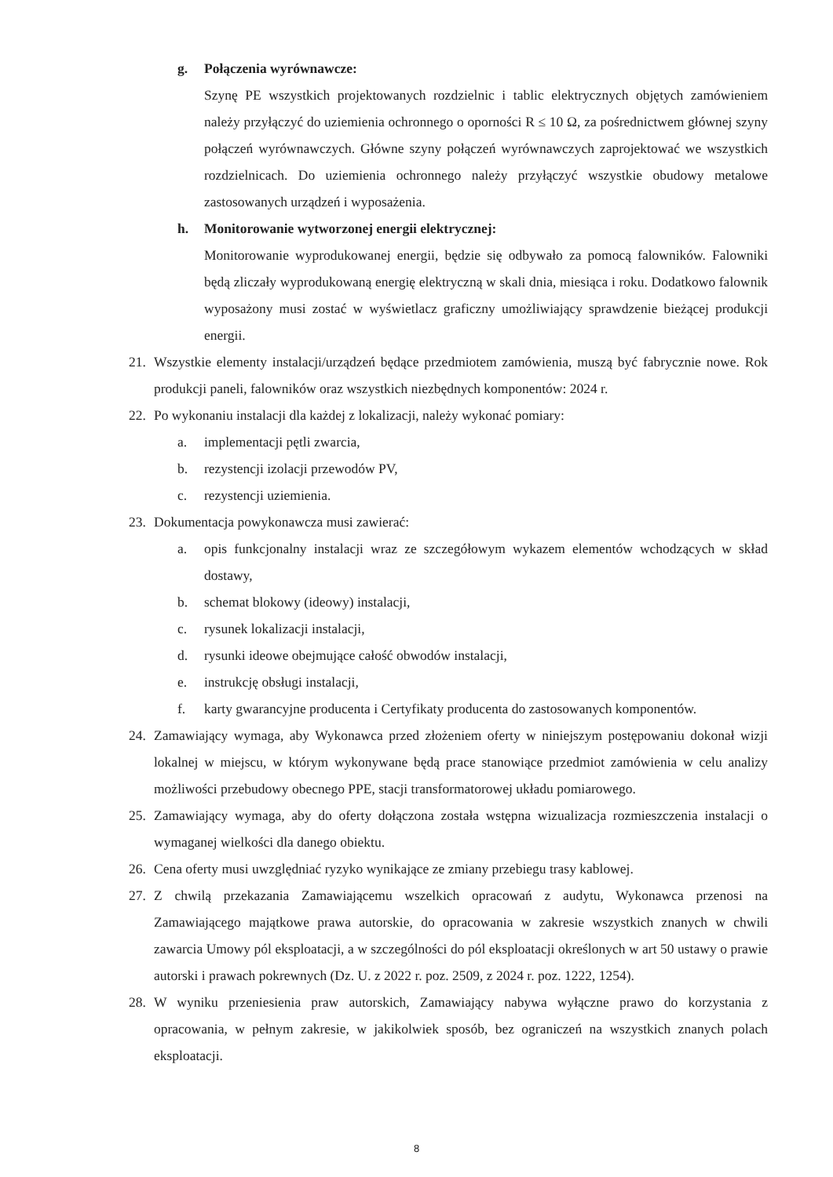g. Połączenia wyrównawcze:
Szynę PE wszystkich projektowanych rozdzielnic i tablic elektrycznych objętych zamówieniem należy przyłączyć do uziemienia ochronnego o oporności R ≤ 10 Ω, za pośrednictwem głównej szyny połączeń wyrównawczych. Główne szyny połączeń wyrównawczych zaprojektować we wszystkich rozdzielnicach. Do uziemienia ochronnego należy przyłączyć wszystkie obudowy metalowe zastosowanych urządzeń i wyposażenia.
h. Monitorowanie wytworzonej energii elektrycznej:
Monitorowanie wyprodukowanej energii, będzie się odbywało za pomocą falowników. Falowniki będą zliczały wyprodukowaną energię elektryczną w skali dnia, miesiąca i roku. Dodatkowo falownik wyposażony musi zostać w wyświetlacz graficzny umożliwiający sprawdzenie bieżącej produkcji energii.
21. Wszystkie elementy instalacji/urządzeń będące przedmiotem zamówienia, muszą być fabrycznie nowe. Rok produkcji paneli, falowników oraz wszystkich niezbędnych komponentów: 2024 r.
22. Po wykonaniu instalacji dla każdej z lokalizacji, należy wykonać pomiary:
a. implementacji pętli zwarcia,
b. rezystencji izolacji przewodów PV,
c. rezystencji uziemienia.
23. Dokumentacja powykonawcza musi zawierać:
a. opis funkcjonalny instalacji wraz ze szczegółowym wykazem elementów wchodzących w skład dostawy,
b. schemat blokowy (ideowy) instalacji,
c. rysunek lokalizacji instalacji,
d. rysunki ideowe obejmujące całość obwodów instalacji,
e. instrukcję obsługi instalacji,
f. karty gwarancyjne producenta i Certyfikaty producenta do zastosowanych komponentów.
24. Zamawiający wymaga, aby Wykonawca przed złożeniem oferty w niniejszym postępowaniu dokonał wizji lokalnej w miejscu, w którym wykonywane będą prace stanowiące przedmiot zamówienia w celu analizy możliwości przebudowy obecnego PPE, stacji transformatorowej układu pomiarowego.
25. Zamawiający wymaga, aby do oferty dołączona została wstępna wizualizacja rozmieszczenia instalacji o wymaganej wielkości dla danego obiektu.
26. Cena oferty musi uwzględniać ryzyko wynikające ze zmiany przebiegu trasy kablowej.
27. Z chwilą przekazania Zamawiającemu wszelkich opracowań z audytu, Wykonawca przenosi na Zamawiającego majątkowe prawa autorskie, do opracowania w zakresie wszystkich znanych w chwili zawarcia Umowy pól eksploatacji, a w szczególności do pól eksploatacji określonych w art 50 ustawy o prawie autorski i prawach pokrewnych (Dz. U. z 2022 r. poz. 2509, z 2024 r. poz. 1222, 1254).
28. W wyniku przeniesienia praw autorskich, Zamawiający nabywa wyłączne prawo do korzystania z opracowania, w pełnym zakresie, w jakikolwiek sposób, bez ograniczeń na wszystkich znanych polach eksploatacji.
8